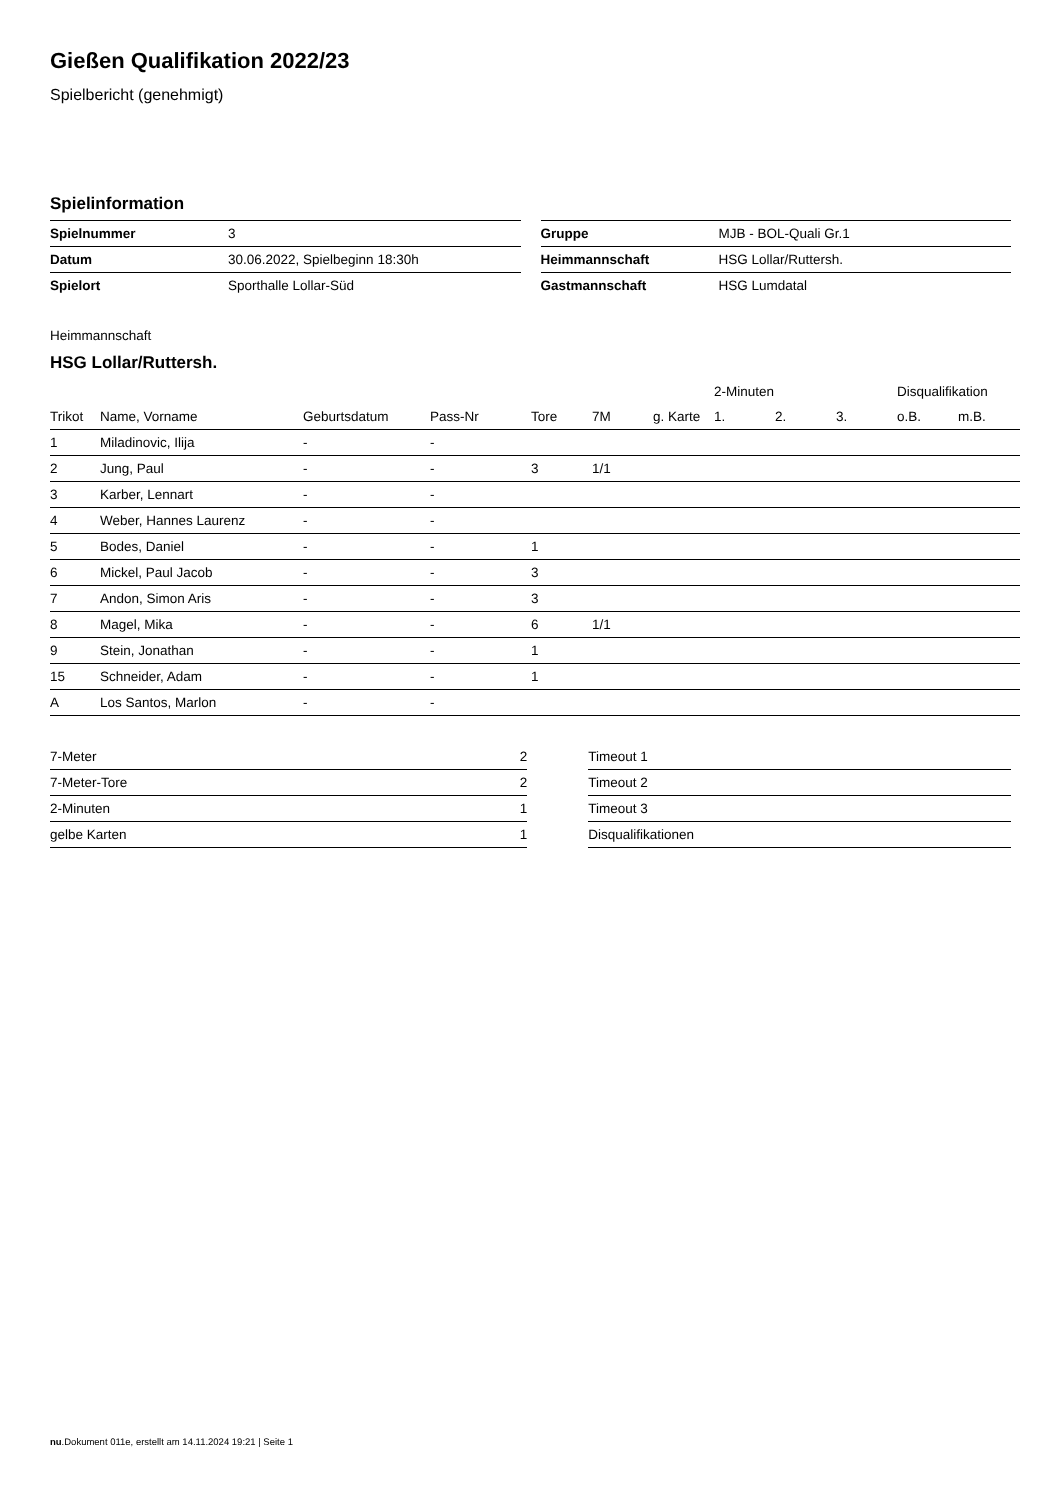Gießen Qualifikation 2022/23
Spielbericht (genehmigt)
Spielinformation
| Spielnummer | 3 |
| Datum | 30.06.2022, Spielbeginn 18:30h |
| Spielort | Sporthalle Lollar-Süd |
| Gruppe | MJB - BOL-Quali Gr.1 |
| Heimmannschaft | HSG Lollar/Ruttersh. |
| Gastmannschaft | HSG Lumdatal |
Heimmannschaft
HSG Lollar/Ruttersh.
| | | | | | | | | 2-Minuten | | | Disqualifikation | |
| --- | --- | --- | --- | --- | --- | --- | --- | --- | --- | --- | --- | --- |
| Trikot | Name, Vorname | Geburtsdatum | Pass-Nr | Tore | 7M | g. Karte | | 1. | 2. | 3. | o.B. | m.B. |
| 1 | Miladinovic, Ilija | - | - | | | | | | | | | |
| 2 | Jung, Paul | - | - | 3 | 1/1 | | | | | | | |
| 3 | Karber, Lennart | - | - | | | | | | | | | |
| 4 | Weber, Hannes Laurenz | - | - | | | | | | | | | |
| 5 | Bodes, Daniel | - | - | 1 | | | | | | | | |
| 6 | Mickel, Paul Jacob | - | - | 3 | | | | | | | | |
| 7 | Andon, Simon Aris | - | - | 3 | | | | | | | | |
| 8 | Magel, Mika | - | - | 6 | 1/1 | | | | | | | |
| 9 | Stein, Jonathan | - | - | 1 | | | | | | | | |
| 15 | Schneider, Adam | - | - | 1 | | | | | | | | |
| A | Los Santos, Marlon | - | - | | | | | | | | | |
| 7-Meter | 2 |
| 7-Meter-Tore | 2 |
| 2-Minuten | 1 |
| gelbe Karten | 1 |
| Timeout 1 |
| Timeout 2 |
| Timeout 3 |
| Disqualifikationen |
nu.Dokument 011e, erstellt am 14.11.2024 19:21 | Seite 1